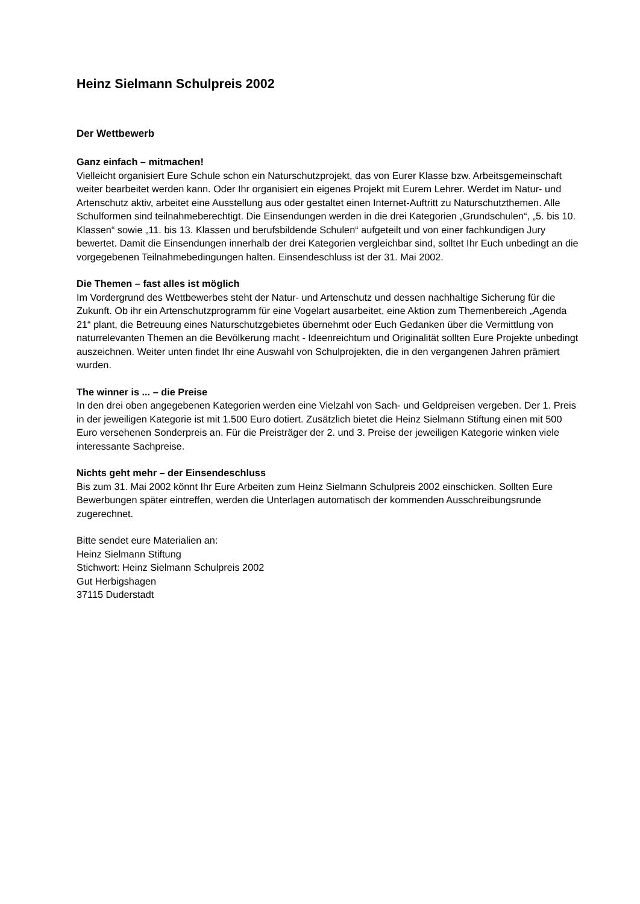Heinz Sielmann Schulpreis 2002
Der Wettbewerb
Ganz einfach – mitmachen!
Vielleicht organisiert Eure Schule schon ein Naturschutzprojekt, das von Eurer Klasse bzw. Arbeitsgemeinschaft weiter bearbeitet werden kann. Oder Ihr organisiert ein eigenes Projekt mit Eurem Lehrer. Werdet im Natur- und Artenschutz aktiv, arbeitet eine Ausstellung aus oder gestaltet einen Internet-Auftritt zu Naturschutzthemen. Alle Schulformen sind teilnahmeberechtigt. Die Einsendungen werden in die drei Kategorien „Grundschulen“, „5. bis 10. Klassen“ sowie „11. bis 13. Klassen und berufsbildende Schulen“ aufgeteilt und von einer fachkundigen Jury bewertet. Damit die Einsendungen innerhalb der drei Kategorien vergleichbar sind, solltet Ihr Euch unbedingt an die vorgegebenen Teilnahmebedingungen halten. Einsendeschluss ist der 31. Mai 2002.
Die Themen – fast alles ist möglich
Im Vordergrund des Wettbewerbes steht der Natur- und Artenschutz und dessen nachhaltige Sicherung für die Zukunft. Ob ihr ein Artenschutzprogramm für eine Vogelart ausarbeitet, eine Aktion zum Themenbereich „Agenda 21“ plant, die Betreuung eines Naturschutzgebietes übernehmt oder Euch Gedanken über die Vermittlung von naturrelevanten Themen an die Bevölkerung macht - Ideenreichtum und Originalität sollten Eure Projekte unbedingt auszeichnen. Weiter unten findet Ihr eine Auswahl von Schulprojekten, die in den vergangenen Jahren prämiert wurden.
The winner is ... – die Preise
In den drei oben angegebenen Kategorien werden eine Vielzahl von Sach- und Geldpreisen vergeben. Der 1. Preis in der jeweiligen Kategorie ist mit 1.500 Euro dotiert. Zusätzlich bietet die Heinz Sielmann Stiftung einen mit 500 Euro versehenen Sonderpreis an. Für die Preisträger der 2. und 3. Preise der jeweiligen Kategorie winken viele interessante Sachpreise.
Nichts geht mehr – der Einsendeschluss
Bis zum 31. Mai 2002 könnt Ihr Eure Arbeiten zum Heinz Sielmann Schulpreis 2002 einschicken. Sollten Eure Bewerbungen später eintreffen, werden die Unterlagen automatisch der kommenden Ausschreibungsrunde zugerechnet.
Bitte sendet eure Materialien an:
Heinz Sielmann Stiftung
Stichwort: Heinz Sielmann Schulpreis 2002
Gut Herbigshagen
37115 Duderstadt